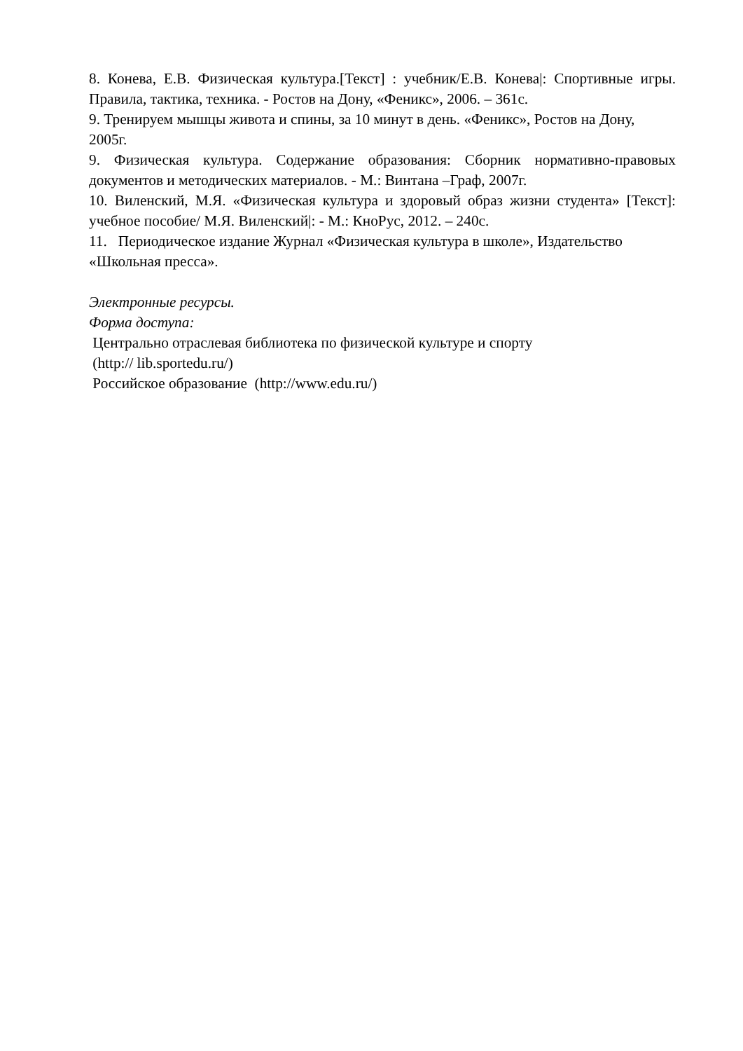8. Конева, Е.В. Физическая культура.[Текст] : учебник/Е.В. Конева|: Спортивные игры. Правила, тактика, техника. - Ростов на Дону, «Феникс», 2006. – 361с.
9. Тренируем мышцы живота и спины, за 10 минут в день. «Феникс», Ростов на Дону, 2005г.
9. Физическая культура. Содержание образования: Сборник нормативно-правовых документов и методических материалов. - М.: Винтана –Граф, 2007г.
10. Виленский, М.Я. «Физическая культура и здоровый образ жизни студента» [Текст]: учебное пособие/ М.Я. Виленский|: - М.: КноРус, 2012. – 240с.
11. Периодическое издание Журнал «Физическая культура в школе», Издательство «Школьная пресса».
Электронные ресурсы.
Форма доступа:
Центрально отраслевая библиотека по физической культуре и спорту
(http:// lib.sportedu.ru/)
Российское образование (http://www.edu.ru/)